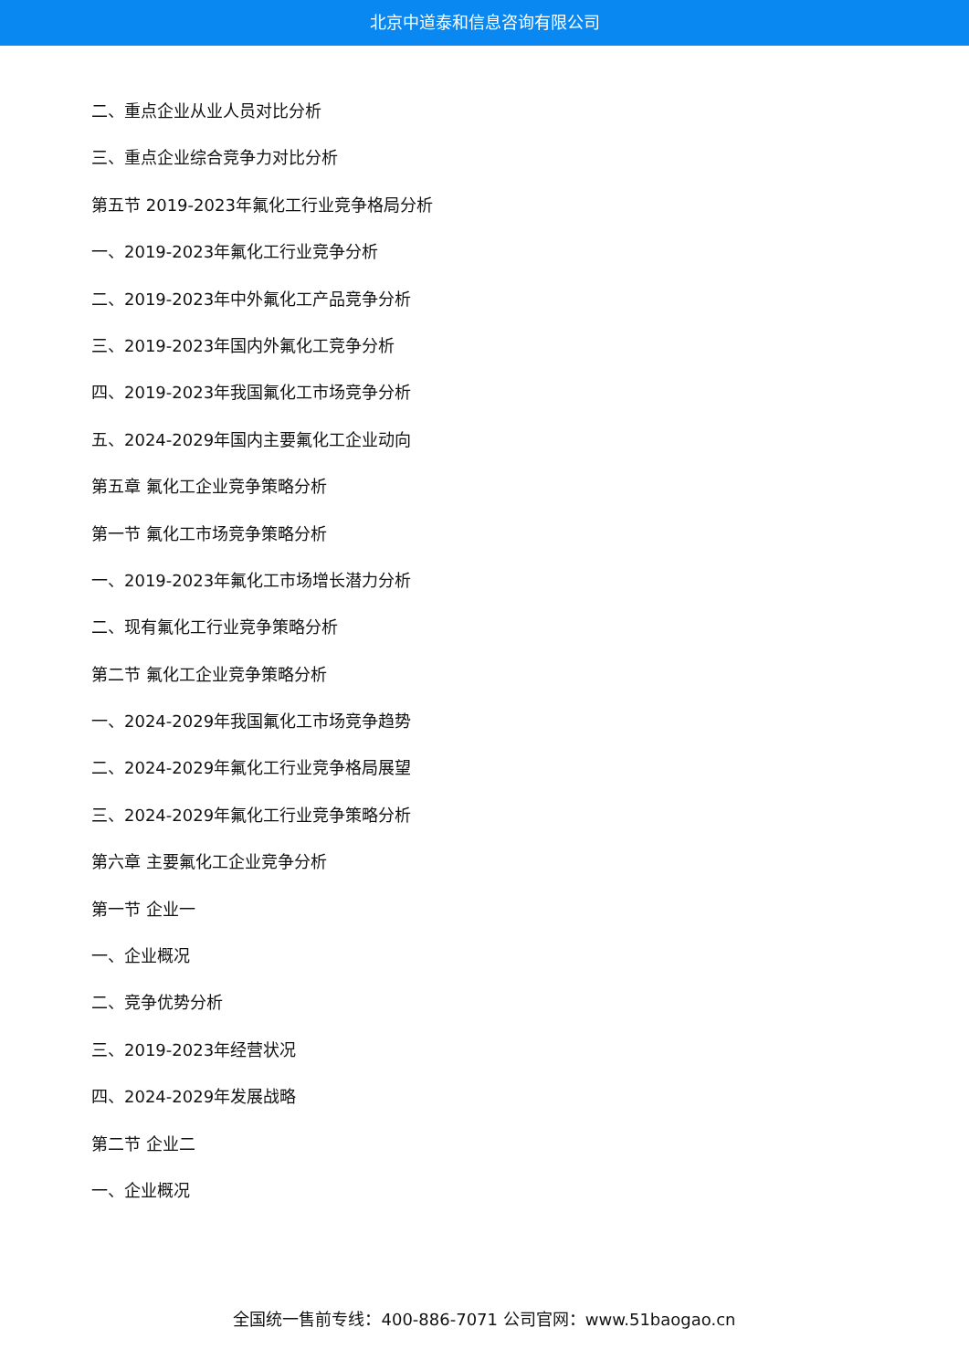北京中道泰和信息咨询有限公司
二、重点企业从业人员对比分析
三、重点企业综合竞争力对比分析
第五节 2019-2023年氟化工行业竞争格局分析
一、2019-2023年氟化工行业竞争分析
二、2019-2023年中外氟化工产品竞争分析
三、2019-2023年国内外氟化工竞争分析
四、2019-2023年我国氟化工市场竞争分析
五、2024-2029年国内主要氟化工企业动向
第五章 氟化工企业竞争策略分析
第一节 氟化工市场竞争策略分析
一、2019-2023年氟化工市场增长潜力分析
二、现有氟化工行业竞争策略分析
第二节 氟化工企业竞争策略分析
一、2024-2029年我国氟化工市场竞争趋势
二、2024-2029年氟化工行业竞争格局展望
三、2024-2029年氟化工行业竞争策略分析
第六章 主要氟化工企业竞争分析
第一节 企业一
一、企业概况
二、竞争优势分析
三、2019-2023年经营状况
四、2024-2029年发展战略
第二节 企业二
一、企业概况
全国统一售前专线：400-886-7071 公司官网：www.51baogao.cn